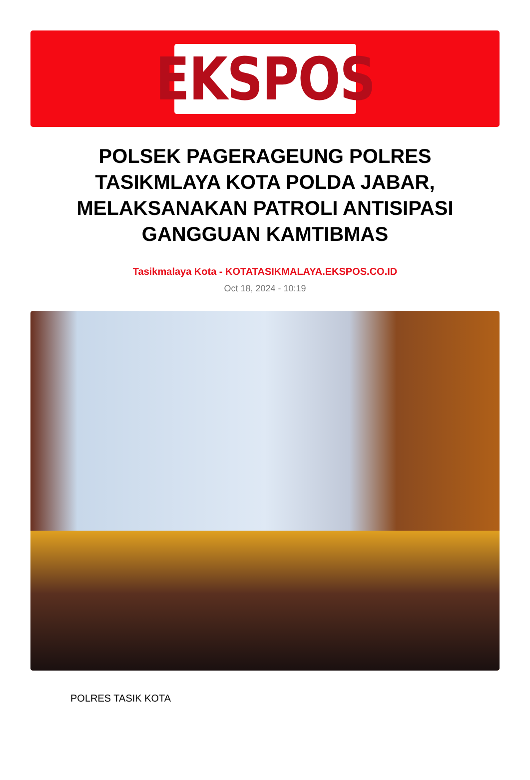EKSPOS
POLSEK PAGERAGEUNG POLRES TASIKMLAYA KOTA POLDA JABAR, MELAKSANAKAN PATROLI ANTISIPASI GANGGUAN KAMTIBMAS
Tasikmalaya Kota - KOTATASIKMALAYA.EKSPOS.CO.ID
Oct 18, 2024 - 10:19
POLRES TASIK KOTA